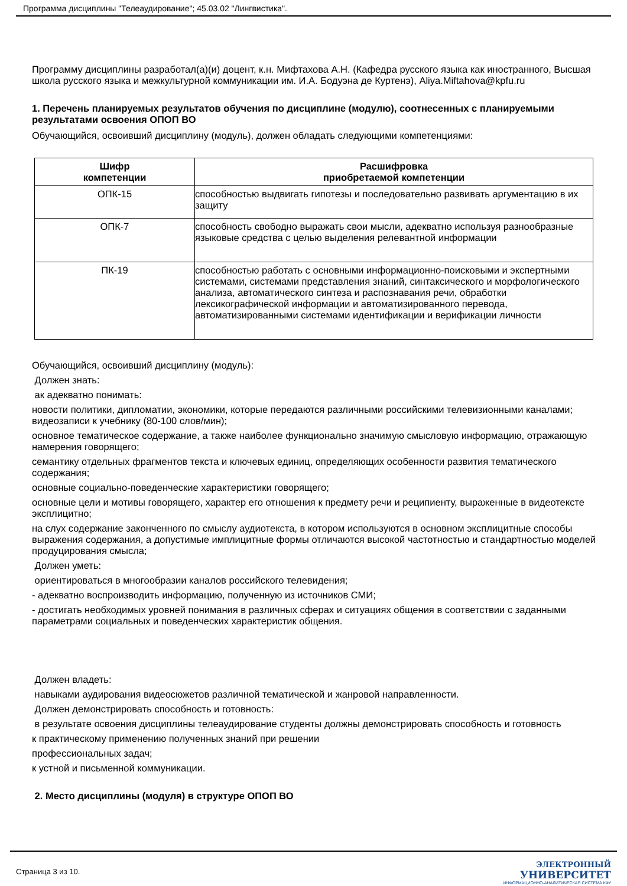Программа дисциплины "Телеаудирование"; 45.03.02 "Лингвистика".
Программу дисциплины разработал(а)(и) доцент, к.н. Мифтахова А.Н. (Кафедра русского языка как иностранного, Высшая школа русского языка и межкультурной коммуникации им. И.А. Бодуэна де Куртенэ), Aliya.Miftahova@kpfu.ru
1. Перечень планируемых результатов обучения по дисциплине (модулю), соотнесенных с планируемыми результатами освоения ОПОП ВО
Обучающийся, освоивший дисциплину (модуль), должен обладать следующими компетенциями:
| Шифр компетенции | Расшифровка приобретаемой компетенции |
| --- | --- |
| ОПК-15 | способностью выдвигать гипотезы и последовательно развивать аргументацию в их защиту |
| ОПК-7 | способность свободно выражать свои мысли, адекватно используя разнообразные языковые средства с целью выделения релевантной информации |
| ПК-19 | способностью работать с основными информационно-поисковыми и экспертными системами, системами представления знаний, синтаксического и морфологического анализа, автоматического синтеза и распознавания речи, обработки лексикографической информации и автоматизированного перевода, автоматизированными системами идентификации и верификации личности |
Обучающийся, освоивший дисциплину (модуль):
Должен знать:
ак адекватно понимать:
новости политики, дипломатии, экономики, которые передаются различными российскими телевизионными каналами; видеозаписи к учебнику (80-100 слов/мин);
основное тематическое содержание, а также наиболее функционально значимую смысловую информацию, отражающую намерения говорящего;
семантику отдельных фрагментов текста и ключевых единиц, определяющих особенности развития тематического содержания;
основные социально-поведенческие характеристики говорящего;
основные цели и мотивы говорящего, характер его отношения к предмету речи и реципиенту, выраженные в видеотексте эксплицитно;
на слух содержание законченного по смыслу аудиотекста, в котором используются в основном эксплицитные способы выражения содержания, а допустимые имплицитные формы отличаются высокой частотностью и стандартностью моделей продуцирования смысла;
Должен уметь:
ориентироваться в многообразии каналов российского телевидения;
- адекватно воспроизводить информацию, полученную из источников СМИ;
- достигать необходимых уровней понимания в различных сферах и ситуациях общения в соответствии с заданными параметрами социальных и поведенческих характеристик общения.
Должен владеть:
навыками аудирования видеосюжетов различной тематической и жанровой направленности.
Должен демонстрировать способность и готовность:
в результате освоения дисциплины телеаудирование студенты должны демонстрировать способность и готовность
к практическому применению полученных знаний при решении
профессиональных задач;
к устной и письменной коммуникации.
2. Место дисциплины (модуля) в структуре ОПОП ВО
Страница 3 из 10.
ЭЛЕКТРОННЫЙ
УНИВЕРСИТЕТ
ИНФОРМАЦИОННО-АНАЛИТИЧЕСКАЯ СИСТЕМА КФУ